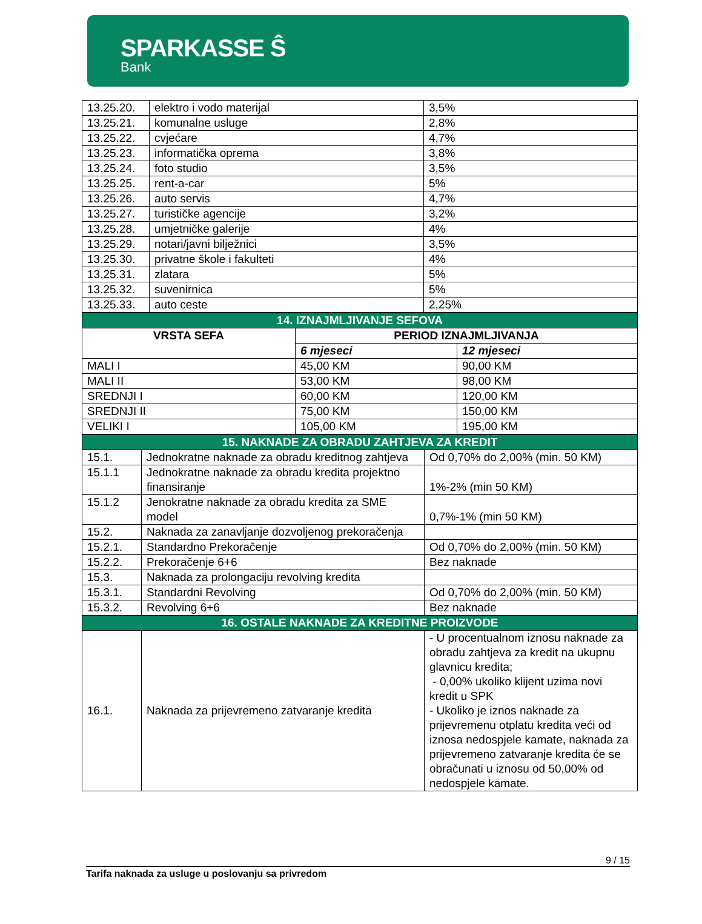SPARKASSE Ŝ
Bank
| 13.25.20. | elektro i vodo materijal | 3,5% |
| 13.25.21. | komunalne usluge | 2,8% |
| 13.25.22. | cvjećare | 4,7% |
| 13.25.23. | informatička oprema | 3,8% |
| 13.25.24. | foto studio | 3,5% |
| 13.25.25. | rent-a-car | 5% |
| 13.25.26. | auto servis | 4,7% |
| 13.25.27. | turističke agencije | 3,2% |
| 13.25.28. | umjetničke galerije | 4% |
| 13.25.29. | notari/javni bilježnici | 3,5% |
| 13.25.30. | privatne škole i fakulteti | 4% |
| 13.25.31. | zlatara | 5% |
| 13.25.32. | suvenirnica | 5% |
| 13.25.33. | auto ceste | 2,25% |
| 14. IZNAJMLJIVANJE SEFOVA | | |
| VRSTA SEFA | PERIOD IZNAJMLJIVANJA | |
| | 6 mjeseci | 12 mjeseci |
| MALI I | 45,00 KM | 90,00 KM |
| MALI II | 53,00 KM | 98,00 KM |
| SREDNJI I | 60,00 KM | 120,00 KM |
| SREDNJI II | 75,00 KM | 150,00 KM |
| VELIKI I | 105,00 KM | 195,00 KM |
| 15. NAKNADE ZA OBRADU ZAHTJEVA ZA KREDIT | | |
| 15.1. | Jednokratne naknade za obradu kreditnog zahtjeva | Od 0,70% do 2,00% (min. 50 KM) |
| 15.1.1 | Jednokratne naknade za obradu kredita projektno finansiranje | 1%-2% (min 50 KM) |
| 15.1.2 | Jenokratne naknade za obradu kredita za SME model | 0,7%-1% (min 50 KM) |
| 15.2. | Naknada za zanavljanje dozvoljenog prekoračenja | |
| 15.2.1. | Standardno Prekoračenje | Od 0,70% do 2,00% (min. 50 KM) |
| 15.2.2. | Prekoračenje 6+6 | Bez naknade |
| 15.3. | Naknada za prolongaciju revolving kredita | |
| 15.3.1. | Standardni Revolving | Od 0,70% do 2,00% (min. 50 KM) |
| 15.3.2. | Revolving 6+6 | Bez naknade |
| 16. OSTALE NAKNADE ZA KREDITNE PROIZVODE | | |
| 16.1. | Naknada za prijevremeno zatvaranje kredita | - U procentualnom iznosu naknade za obradu zahtjeva za kredit na ukupnu glavnicu kredita; - 0,00% ukoliko klijent uzima novi kredit u SPK - Ukoliko je iznos naknade za prijevremenu otplatu kredita veći od iznosa nedospjele kamate, naknada za prijevremeno zatvaranje kredita će se obračunati u iznosu od 50,00% od nedospjele kamate. |
9 / 15
Tarifa naknada za usluge u poslovanju sa privredom